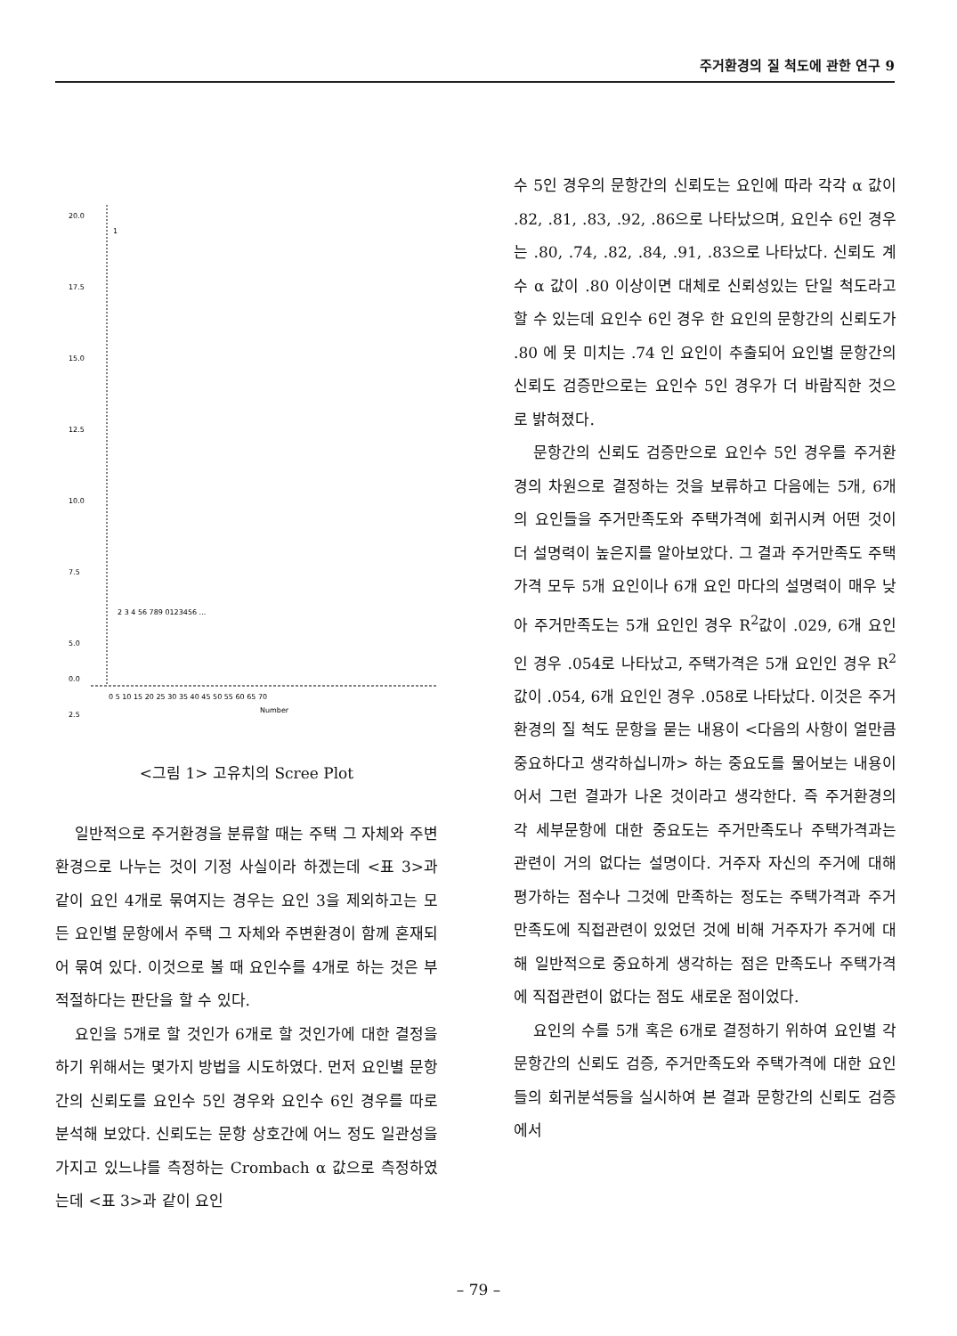주거환경의 질 척도에 관한 연구 9
20.0
17.5
15.0
12.5
10.0
7.5
5.0
2.5
0.0
1
2 3 4 56 789 0123456 ...
0 5 10 15 20 25 30 35 40 45 50 55 60 65 70
Number
<그림 1> 고유치의 Scree Plot
일반적으로 주거환경을 분류할 때는 주택 그 자체와 주변환경으로 나누는 것이 기정 사실이라 하겠는데 <표 3>과 같이 요인 4개로 묶여지는 경우는 요인 3을 제외하고는 모든 요인별 문항에서 주택 그 자체와 주변환경이 함께 혼재되어 묶여 있다. 이것으로 볼 때 요인수를 4개로 하는 것은 부적절하다는 판단을 할 수 있다.
요인을 5개로 할 것인가 6개로 할 것인가에 대한 결정을 하기 위해서는 몇가지 방법을 시도하였다. 먼저 요인별 문항간의 신뢰도를 요인수 5인 경우와 요인수 6인 경우를 따로 분석해 보았다. 신뢰도는 문항 상호간에 어느 정도 일관성을 가지고 있느냐를 측정하는 Crombach α 값으로 측정하였는데 <표 3>과 같이 요인
수 5인 경우의 문항간의 신뢰도는 요인에 따라 각각 α 값이 .82, .81, .83, .92, .86으로 나타났으며, 요인수 6인 경우는 .80, .74, .82, .84, .91, .83으로 나타났다. 신뢰도 계수 α 값이 .80 이상이면 대체로 신뢰성있는 단일 척도라고 할 수 있는데 요인수 6인 경우 한 요인의 문항간의 신뢰도가 .80 에 못 미치는 .74 인 요인이 추출되어 요인별 문항간의 신뢰도 검증만으로는 요인수 5인 경우가 더 바람직한 것으로 밝혀졌다.
문항간의 신뢰도 검증만으로 요인수 5인 경우를 주거환경의 차원으로 결정하는 것을 보류하고 다음에는 5개, 6개의 요인들을 주거만족도와 주택가격에 회귀시켜 어떤 것이 더 설명력이 높은지를 알아보았다. 그 결과 주거만족도 주택가격 모두 5개 요인이나 6개 요인 마다의 설명력이 매우 낮아 주거만족도는 5개 요인인 경우 R<sup>2</sup>값이 .029, 6개 요인인 경우 .054로 나타났고, 주택가격은 5개 요인인 경우 R<sup>2</sup>값이 .054, 6개 요인인 경우 .058로 나타났다. 이것은 주거환경의 질 척도 문항을 묻는 내용이 <다음의 사항이 얼만큼 중요하다고 생각하십니까> 하는 중요도를 물어보는 내용이어서 그런 결과가 나온 것이라고 생각한다. 즉 주거환경의 각 세부문항에 대한 중요도는 주거만족도나 주택가격과는 관련이 거의 없다는 설명이다. 거주자 자신의 주거에 대해 평가하는 점수나 그것에 만족하는 정도는 주택가격과 주거만족도에 직접관련이 있었던 것에 비해 거주자가 주거에 대해 일반적으로 중요하게 생각하는 점은 만족도나 주택가격에 직접관련이 없다는 점도 새로운 점이었다.
요인의 수를 5개 혹은 6개로 결정하기 위하여 요인별 각 문항간의 신뢰도 검증, 주거만족도와 주택가격에 대한 요인들의 회귀분석등을 실시하여 본 결과 문항간의 신뢰도 검증에서
– 79 –